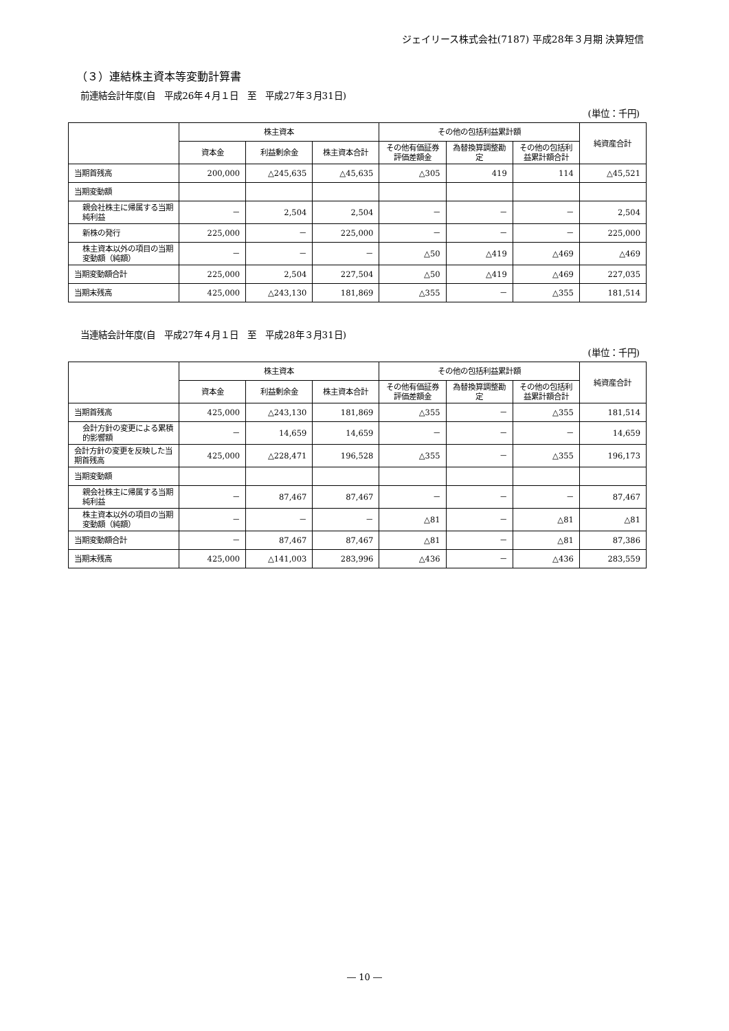ジェイリース株式会社(7187) 平成28年３月期 決算短信
（３）連結株主資本等変動計算書
前連結会計年度(自　平成26年４月１日　至　平成27年３月31日)
(単位：千円)
| | 株主資本 | | | その他の包括利益累計額 | | | 純資産合計 |
| --- | --- | --- | --- | --- | --- | --- | --- |
| | 資本金 | 利益剰余金 | 株主資本合計 | その他有価証券評価差額金 | 為替換算調整勘定 | その他の包括利益累計額合計 | |
| 当期首残高 | 200,000 | △245,635 | △45,635 | △305 | 419 | 114 | △45,521 |
| 当期変動額 | | | | | | | |
| 親会社株主に帰属する当期純利益 | － | 2,504 | 2,504 | － | － | － | 2,504 |
| 新株の発行 | 225,000 | － | 225,000 | － | － | － | 225,000 |
| 株主資本以外の項目の当期変動額（純額） | － | － | － | △50 | △419 | △469 | △469 |
| 当期変動額合計 | 225,000 | 2,504 | 227,504 | △50 | △419 | △469 | 227,035 |
| 当期末残高 | 425,000 | △243,130 | 181,869 | △355 | － | △355 | 181,514 |
当連結会計年度(自　平成27年４月１日　至　平成28年３月31日)
(単位：千円)
| | 株主資本 | | | その他の包括利益累計額 | | | 純資産合計 |
| --- | --- | --- | --- | --- | --- | --- | --- |
| | 資本金 | 利益剰余金 | 株主資本合計 | その他有価証券評価差額金 | 為替換算調整勘定 | その他の包括利益累計額合計 | |
| 当期首残高 | 425,000 | △243,130 | 181,869 | △355 | － | △355 | 181,514 |
| 会計方針の変更による累積的影響額 | － | 14,659 | 14,659 | － | － | － | 14,659 |
| 会計方針の変更を反映した当期首残高 | 425,000 | △228,471 | 196,528 | △355 | － | △355 | 196,173 |
| 当期変動額 | | | | | | | |
| 親会社株主に帰属する当期純利益 | － | 87,467 | 87,467 | － | － | － | 87,467 |
| 株主資本以外の項目の当期変動額（純額） | － | － | － | △81 | － | △81 | △81 |
| 当期変動額合計 | － | 87,467 | 87,467 | △81 | － | △81 | 87,386 |
| 当期末残高 | 425,000 | △141,003 | 283,996 | △436 | － | △436 | 283,559 |
― 10 ―